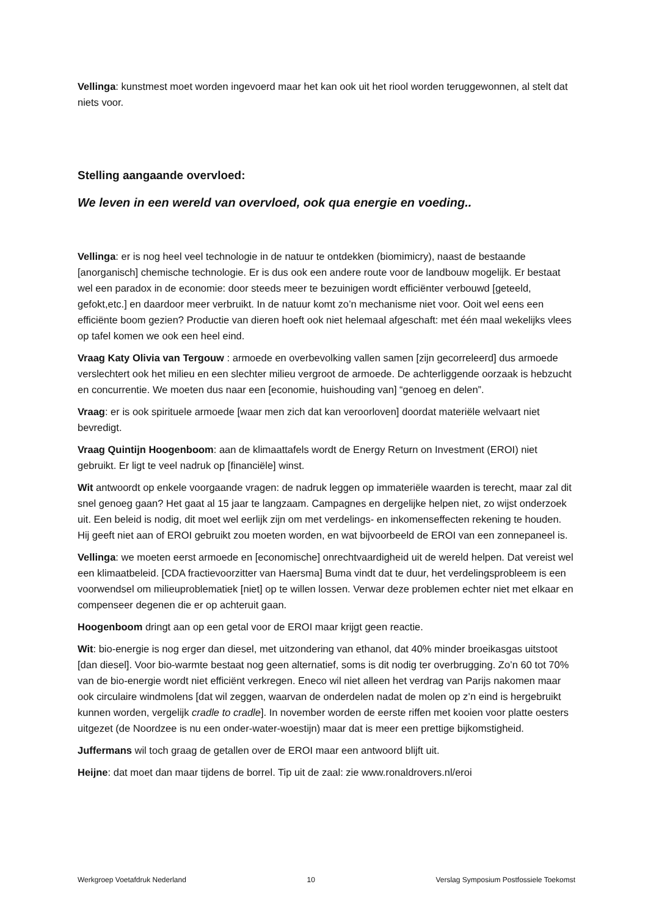Vellinga: kunstmest moet worden ingevoerd maar het kan ook uit het riool worden teruggewonnen, al stelt dat niets voor.
Stelling aangaande overvloed:
We leven in een wereld van overvloed, ook qua energie en voeding..
Vellinga: er is nog heel veel technologie in de natuur te ontdekken (biomimicry), naast de bestaande [anorganisch] chemische technologie. Er is dus ook een andere route voor de landbouw mogelijk. Er bestaat wel een paradox in de economie: door steeds meer te bezuinigen wordt efficiënter verbouwd [geteeld, gefokt,etc.] en daardoor meer verbruikt. In de natuur komt zo’n mechanisme niet voor. Ooit wel eens een efficiënte boom gezien? Productie van dieren hoeft ook niet helemaal afgeschaft: met één maal wekelijks vlees op tafel komen we ook een heel eind.
Vraag Katy Olivia van Tergouw : armoede en overbevolking vallen samen [zijn gecorreleerd] dus armoede verslechtert ook het milieu en een slechter milieu vergroot de armoede. De achterliggende oorzaak is hebzucht en concurrentie. We moeten dus naar een [economie, huishouding van] “genoeg en delen”.
Vraag: er is ook spirituele armoede [waar men zich dat kan veroorloven] doordat materiële welvaart niet bevredigt.
Vraag Quintijn Hoogenboom: aan de klimaattafels wordt de Energy Return on Investment (EROI) niet gebruikt. Er ligt te veel nadruk op [financiële] winst.
Wit antwoordt op enkele voorgaande vragen: de nadruk leggen op immateriële waarden is terecht, maar zal dit snel genoeg gaan? Het gaat al 15 jaar te langzaam. Campagnes en dergelijke helpen niet, zo wijst onderzoek uit. Een beleid is nodig, dit moet wel eerlijk zijn om met verdelings- en inkomenseffecten rekening te houden. Hij geeft niet aan of EROI gebruikt zou moeten worden, en wat bijvoorbeeld de EROI van een zonnepaneel is.
Vellinga: we moeten eerst armoede en [economische] onrechtvaardigheid uit de wereld helpen. Dat vereist wel een klimaatbeleid. [CDA fractievoorzitter van Haersma] Buma vindt dat te duur, het verdelingsprobleem is een voorwendsel om milieuproblematiek [niet] op te willen lossen. Verwar deze problemen echter niet met elkaar en compenseer degenen die er op achteruit gaan.
Hoogenboom dringt aan op een getal voor de EROI maar krijgt geen reactie.
Wit: bio-energie is nog erger dan diesel, met uitzondering van ethanol, dat 40% minder broeikasgas uitstoot [dan diesel]. Voor bio-warmte bestaat nog geen alternatief, soms is dit nodig ter overbrugging. Zo’n 60 tot 70% van de bio-energie wordt niet efficiënt verkregen. Eneco wil niet alleen het verdrag van Parijs nakomen maar ook circulaire windmolens [dat wil zeggen, waarvan de onderdelen nadat de molen op z’n eind is hergebruikt kunnen worden, vergelijk cradle to cradle]. In november worden de eerste riffen met kooien voor platte oesters uitgezet (de Noordzee is nu een onder-water-woestijn) maar dat is meer een prettige bijkomstigheid.
Juffermans wil toch graag de getallen over de EROI maar een antwoord blijft uit.
Heijne: dat moet dan maar tijdens de borrel. Tip uit de zaal: zie www.ronaldrovers.nl/eroi
Werkgroep Voetafdruk Nederland 10 Verslag Symposium Postfossiele Toekomst